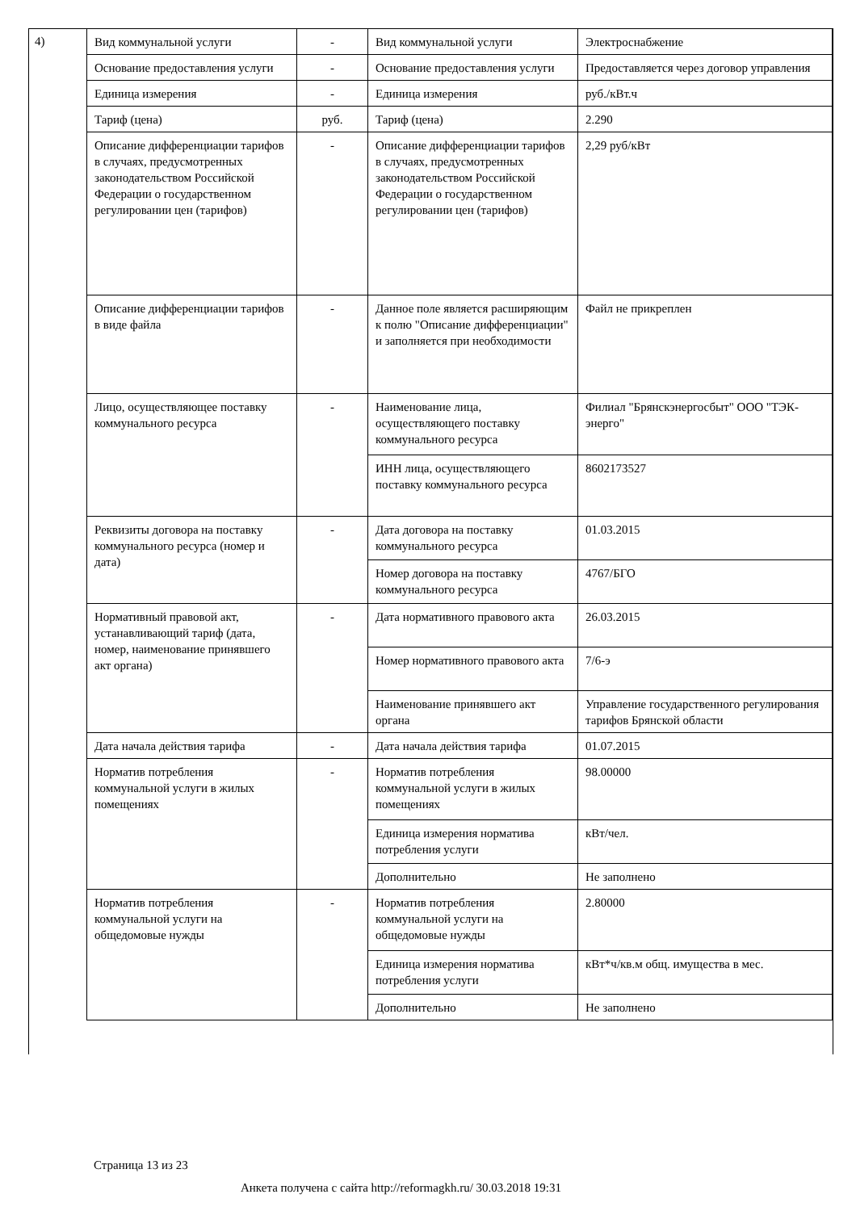4)
| Вид коммунальной услуги | - | Вид коммунальной услуги | Электроснабжение |
| Основание предоставления услуги | - | Основание предоставления услуги | Предоставляется через договор управления |
| Единица измерения | - | Единица измерения | руб./кВт.ч |
| Тариф (цена) | руб. | Тариф (цена) | 2.290 |
| Описание дифференциации тарифов в случаях, предусмотренных законодательством Российской Федерации о государственном регулировании цен (тарифов) | - | Описание дифференциации тарифов в случаях, предусмотренных законодательством Российской Федерации о государственном регулировании цен (тарифов) | 2,29 руб/кВт |
| Описание дифференциации тарифов в виде файла | - | Данное поле является расширяющим к полю "Описание дифференциации" и заполняется при необходимости | Файл не прикреплен |
| Лицо, осуществляющее поставку коммунального ресурса | - | Наименование лица, осуществляющего поставку коммунального ресурса | Филиал "Брянскэнергосбыт" ООО "ТЭК-энерго" |
| | | ИНН лица, осуществляющего поставку коммунального ресурса | 8602173527 |
| Реквизиты договора на поставку коммунального ресурса (номер и дата) | - | Дата договора на поставку коммунального ресурса | 01.03.2015 |
| | | Номер договора на поставку коммунального ресурса | 4767/БГО |
| Нормативный правовой акт, устанавливающий тариф (дата, номер, наименование принявшего акт органа) | - | Дата нормативного правового акта | 26.03.2015 |
| | | Номер нормативного правового акта | 7/6-э |
| | | Наименование принявшего акт органа | Управление государственного регулирования тарифов Брянской области |
| Дата начала действия тарифа | - | Дата начала действия тарифа | 01.07.2015 |
| Норматив потребления коммунальной услуги в жилых помещениях | - | Норматив потребления коммунальной услуги в жилых помещениях | 98.00000 |
| | | Единица измерения норматива потребления услуги | кВт/чел. |
| | | Дополнительно | Не заполнено |
| Норматив потребления коммунальной услуги на общедомовые нужды | - | Норматив потребления коммунальной услуги на общедомовые нужды | 2.80000 |
| | | Единица измерения норматива потребления услуги | кВт*ч/кв.м общ. имущества в мес. |
| | | Дополнительно | Не заполнено |
Страница 13 из 23
Анкета получена с сайта http://reformagkh.ru/ 30.03.2018 19:31